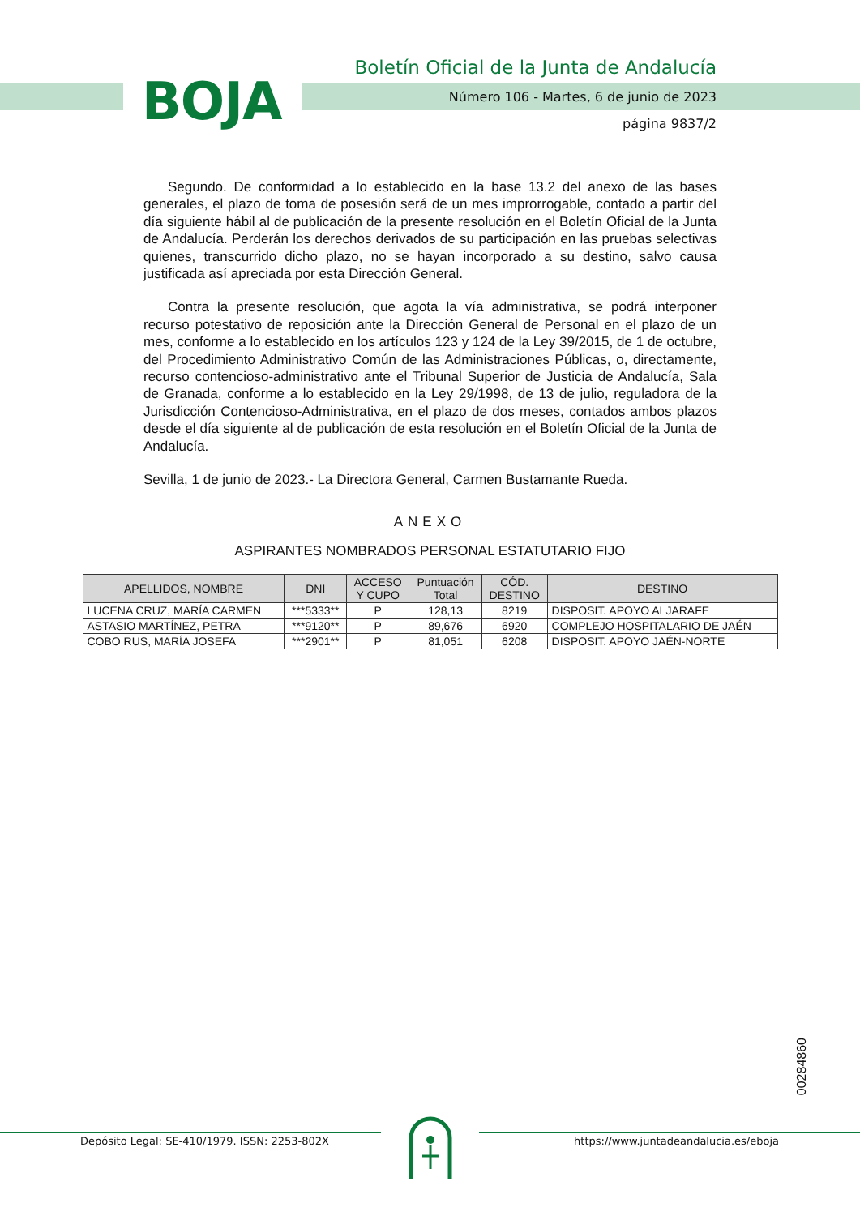BOJA
Boletín Oficial de la Junta de Andalucía
Número 106 - Martes, 6 de junio de 2023
página 9837/2
Segundo. De conformidad a lo establecido en la base 13.2 del anexo de las bases generales, el plazo de toma de posesión será de un mes improrrogable, contado a partir del día siguiente hábil al de publicación de la presente resolución en el Boletín Oficial de la Junta de Andalucía. Perderán los derechos derivados de su participación en las pruebas selectivas quienes, transcurrido dicho plazo, no se hayan incorporado a su destino, salvo causa justificada así apreciada por esta Dirección General.
Contra la presente resolución, que agota la vía administrativa, se podrá interponer recurso potestativo de reposición ante la Dirección General de Personal en el plazo de un mes, conforme a lo establecido en los artículos 123 y 124 de la Ley 39/2015, de 1 de octubre, del Procedimiento Administrativo Común de las Administraciones Públicas, o, directamente, recurso contencioso-administrativo ante el Tribunal Superior de Justicia de Andalucía, Sala de Granada, conforme a lo establecido en la Ley 29/1998, de 13 de julio, reguladora de la Jurisdicción Contencioso-Administrativa, en el plazo de dos meses, contados ambos plazos desde el día siguiente al de publicación de esta resolución en el Boletín Oficial de la Junta de Andalucía.
Sevilla, 1 de junio de 2023.- La Directora General, Carmen Bustamante Rueda.
ANEXO
ASPIRANTES NOMBRADOS PERSONAL ESTATUTARIO FIJO
| APELLIDOS, NOMBRE | DNI | ACCESO Y CUPO | Puntuación Total | CÓD. DESTINO | DESTINO |
| --- | --- | --- | --- | --- | --- |
| LUCENA CRUZ, MARÍA CARMEN | ***5333** | P | 128,13 | 8219 | DISPOSIT. APOYO ALJARAFE |
| ASTASIO MARTÍNEZ, PETRA | ***9120** | P | 89,676 | 6920 | COMPLEJO HOSPITALARIO DE JAÉN |
| COBO RUS, MARÍA JOSEFA | ***2901** | P | 81,051 | 6208 | DISPOSIT. APOYO JAÉN-NORTE |
00284860
Depósito Legal: SE-410/1979. ISSN: 2253-802X https://www.juntadeandalucia.es/eboja